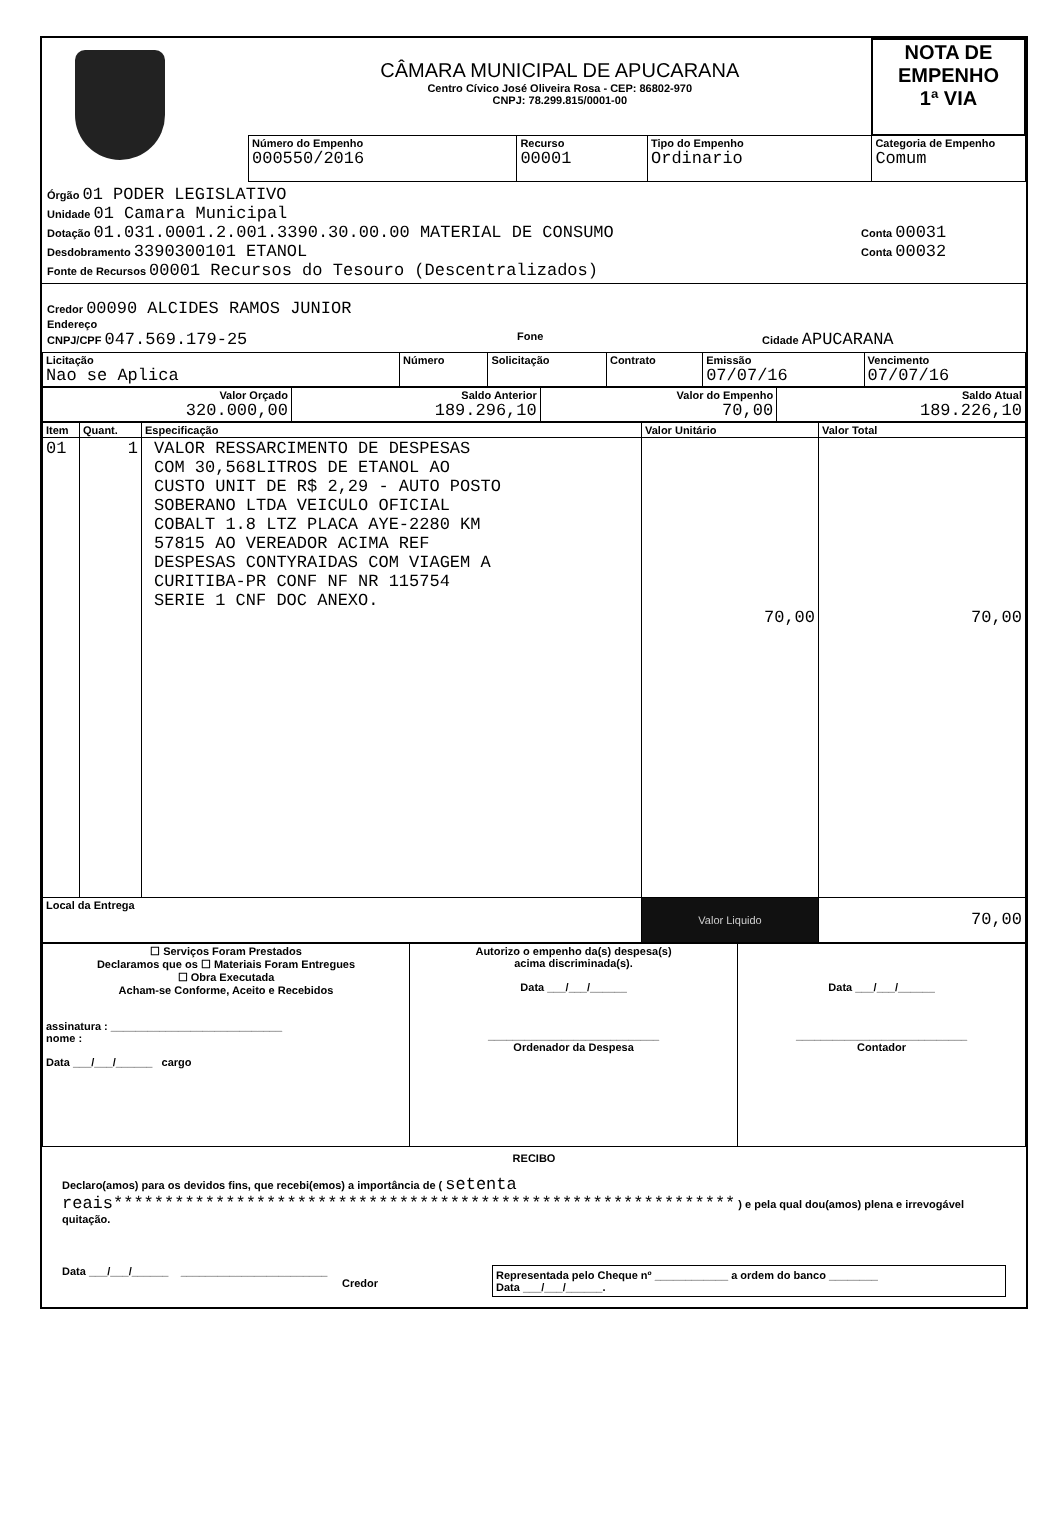| | CÂMARA MUNICIPAL DE APUCARANA Centro Cívico José Oliveira Rosa - CEP: 86802-970 CNPJ: 78.299.815/0001-00 | | | | NOTA DE EMPENHO 1ª VIA |
| | Número do Empenho 000550/2016 | Recurso 00001 | Tipo do Empenho Ordinario | Categoria de Empenho Comum | |
Órgão 01 PODER LEGISLATIVO
Unidade 01 Camara Municipal
Dotação 01.031.0001.2.001.3390.30.00.00 MATERIAL DE CONSUMO
Conta 00031
Desdobramento 3390300101 ETANOL
Conta 00032
Fonte de Recursos 00001 Recursos do Tesouro (Descentralizados)
Credor 00090 ALCIDES RAMOS JUNIOR
Endereço
CNPJ/CPF 047.569.179-25
Fone Cidade APUCARANA
| Licitação Nao se Aplica | Número | Solicitação | Contrato | Emissão 07/07/16 | Vencimento 07/07/16 |
| Valor Orçado 320.000,00 | Saldo Anterior 189.296,10 | Valor do Empenho 70,00 | Saldo Atual 189.226,10 |
| Item | Quant. | Especificação | Valor Unitário | Valor Total |
| --- | --- | --- | --- | --- |
| 01 | 1 | VALOR RESSARCIMENTO DE DESPESAS COM 30,568LITROS DE ETANOL AO CUSTO UNIT DE R$ 2,29 - AUTO POSTO SOBERANO LTDA VEICULO OFICIAL COBALT 1.8 LTZ PLACA AYE-2280 KM 57815 AO VEREADOR ACIMA REF DESPESAS CONTYRAIDAS COM VIAGEM A CURITIBA-PR CONF NF NR 115754 SERIE 1 CNF DOC ANEXO. | 70,00 | 70,00 |
| Local da Entrega | | | Valor Liquido | 70,00 |
| ☐ Serviços Foram Prestados Declaramos que os ☐ Materiais Foram Entregues ☐ Obra Executada Acham-se Conforme, Aceito e Recebidos assinatura : ____________________________ nome : Data ___/___/______ cargo | Autorizo o empenho da(s) despesa(s) acima discriminada(s). Data ___/___/______ ____________________________ Ordenador da Despesa | Data ___/___/______ ____________________________ Contador |
RECIBO
Declaro(amos) para os devidos fins, que recebi(emos) a importância de ( setenta reais************************************************************* ) e pela qual dou(amos) plena e irrevogável quitação.
Data ___/___/______ ________________________
Credor
Representada pelo Cheque nº ____________ a ordem do banco ________
Data ___/___/______.